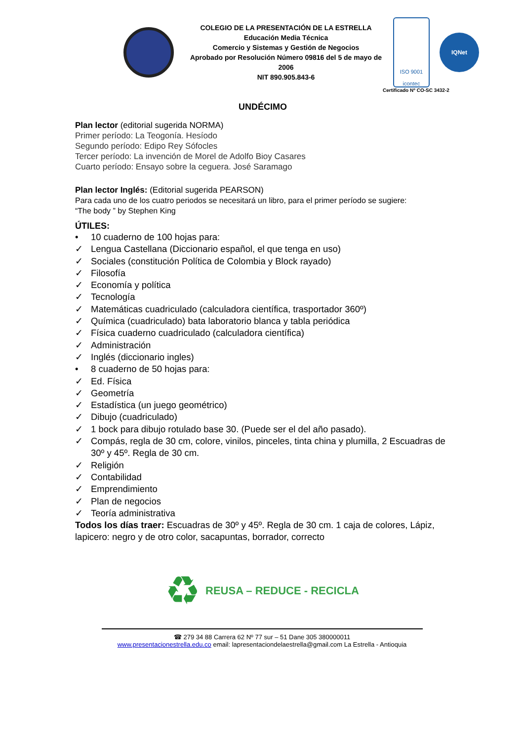COLEGIO DE LA PRESENTACIÓN DE LA ESTRELLA
Educación Media Técnica
Comercio y Sistemas y Gestión de Negocios
Aprobado por Resolución Número 09816 del 5 de mayo de 2006
NIT 890.905.843-6
ISO 9001
icontec
IQNet
Certificado Nº CO-SC 3432-2
UNDÉCIMO
Plan lector (editorial sugerida NORMA)
Primer período: La Teogonía. Hesíodo
Segundo período: Edipo Rey Sófocles
Tercer período: La invención de Morel de Adolfo Bioy Casares
Cuarto período: Ensayo sobre la ceguera. José Saramago
Plan lector Inglés: (Editorial sugerida PEARSON)
Para cada uno de los cuatro periodos se necesitará un libro, para el primer período se sugiere:
“The body ” by Stephen King
ÚTILES:
• 10 cuaderno de 100 hojas para:
✓ Lengua Castellana (Diccionario español, el que tenga en uso)
✓ Sociales (constitución Política de Colombia y Block rayado)
✓ Filosofía
✓ Economía y política
✓ Tecnología
✓ Matemáticas cuadriculado (calculadora científica, trasportador 360º)
✓ Química (cuadriculado) bata laboratorio blanca y tabla periódica
✓ Física cuaderno cuadriculado (calculadora científica)
✓ Administración
✓ Inglés (diccionario ingles)
• 8 cuaderno de 50 hojas para:
✓ Ed. Física
✓ Geometría
✓ Estadística (un juego geométrico)
✓ Dibujo (cuadriculado)
✓ 1 bock para dibujo rotulado base 30. (Puede ser el del año pasado).
✓ Compás, regla de 30 cm, colore, vinilos, pinceles, tinta china y plumilla, 2 Escuadras de 30º y 45º. Regla de 30 cm.
✓ Religión
✓ Contabilidad
✓ Emprendimiento
✓ Plan de negocios
✓ Teoría administrativa
Todos los días traer: Escuadras de 30º y 45º. Regla de 30 cm. 1 caja de colores, Lápiz, lapicero: negro y de otro color, sacapuntas, borrador, correcto
♻ REUSA – REDUCE - RECICLA
☎ 279 34 88 Carrera 62 Nº 77 sur – 51 Dane 305 380000011
www.presentacionestrella.edu.co email: lapresentaciondelaestrella@gmail.com La Estrella - Antioquia